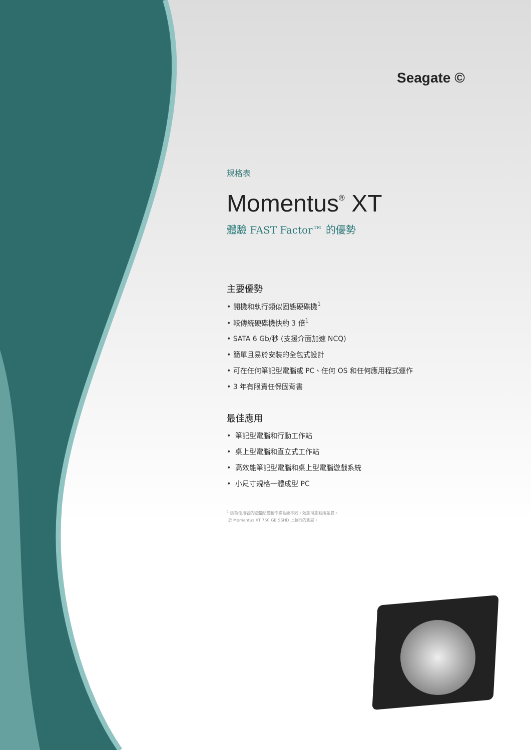Seagate ©
規格表
Momentus<sup>®</sup> XT
體驗 FAST Factor™ 的優勢
主要優勢
• 開機和執行類似固態硬碟機<sup>1</sup>
• 較傳統硬碟機快約 3 倍<sup>1</sup>
• SATA 6 Gb/秒 (支援介面加速 NCQ)
• 簡單且易於安裝的全包式設計
• 可在任何筆記型電腦或 PC、任何 OS 和任何應用程式運作
• 3 年有限責任保固背書
最佳應用
• 筆記型電腦和行動工作站
• 桌上型電腦和直立式工作站
• 高效能筆記型電腦和桌上型電腦遊戲系統
• 小尺寸規格一體成型 PC
<sup>1</sup> 因為使用者的硬體配置和作業系統不同，效能可能有所差異。
於 Momentus XT 750 GB SSHD 上執行的測試。